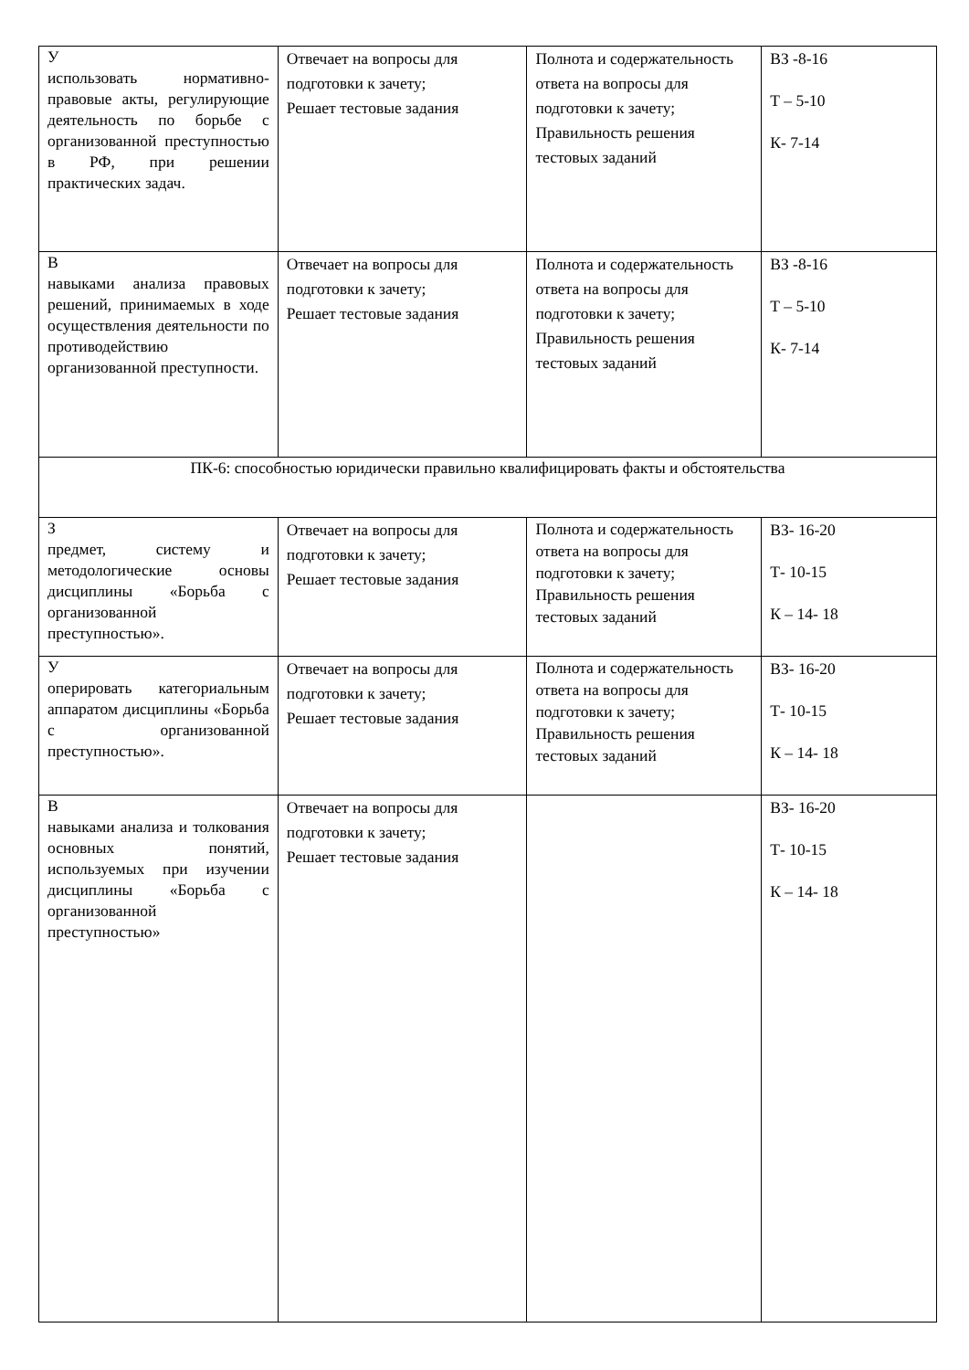| У использовать нормативно-правовые акты, регулирующие деятельность по борьбе с организованной преступностью в РФ, при решении практических задач. | Отвечает на вопросы для подготовки к зачету; Решает тестовые задания | Полнота и содержательность ответа на вопросы для подготовки к зачету; Правильность решения тестовых заданий | ВЗ -8-16 Т – 5-10 К- 7-14 |
| В навыками анализа правовых решений, принимаемых в ходе осуществления деятельности по противодействию организованной преступности. | Отвечает на вопросы для подготовки к зачету; Решает тестовые задания | Полнота и содержательность ответа на вопросы для подготовки к зачету; Правильность решения тестовых заданий | ВЗ -8-16 Т – 5-10 К- 7-14 |
| ПК-6: способностью юридически правильно квалифицировать факты и обстоятельства | | | |
| З предмет, систему и методологические основы дисциплины «Борьба с организованной преступностью». | Отвечает на вопросы для подготовки к зачету; Решает тестовые задания | Полнота и содержательность ответа на вопросы для подготовки к зачету; Правильность решения тестовых заданий | ВЗ- 16-20 Т- 10-15 К – 14- 18 |
| У оперировать категориальным аппаратом дисциплины «Борьба с организованной преступностью». | Отвечает на вопросы для подготовки к зачету; Решает тестовые задания | Полнота и содержательность ответа на вопросы для подготовки к зачету; Правильность решения тестовых заданий | ВЗ- 16-20 Т- 10-15 К – 14- 18 |
| В навыками анализа и толкования основных понятий, используемых при изучении дисциплины «Борьба с организованной преступностью» | Отвечает на вопросы для подготовки к зачету; Решает тестовые задания | | ВЗ- 16-20 Т- 10-15 К – 14- 18 |